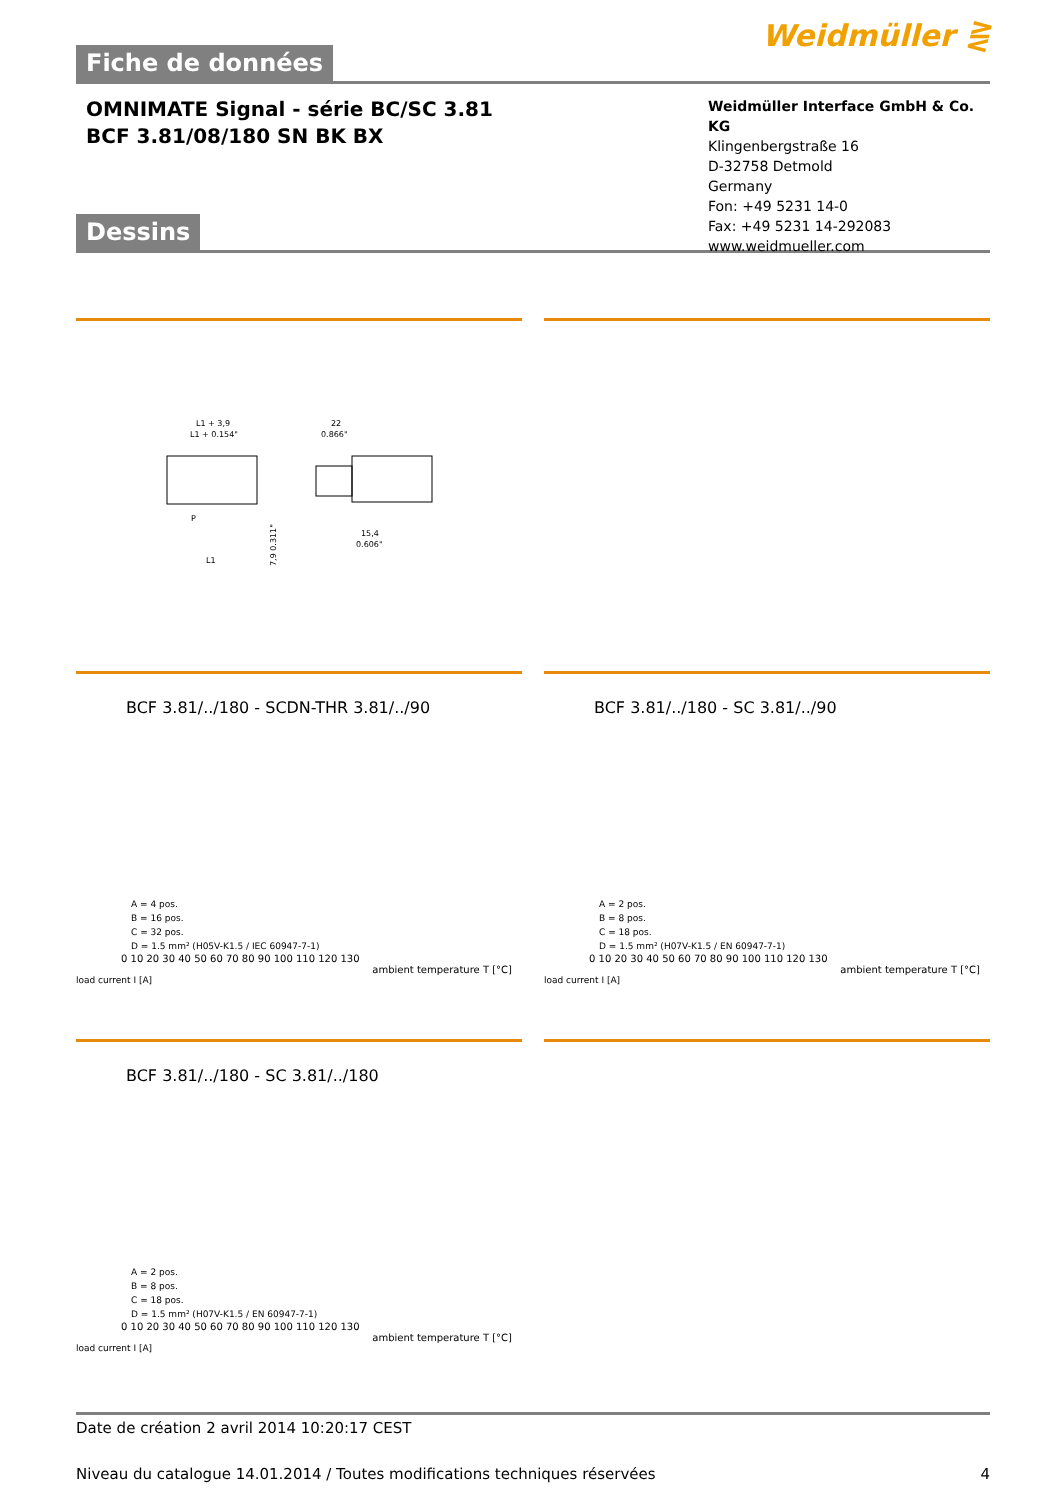Weidmüller ⋛
Fiche de données
OMNIMATE Signal - série BC/SC 3.81
BCF 3.81/08/180 SN BK BX
Weidmüller Interface GmbH & Co. KG
Klingenbergstraße 16
D-32758 Detmold
Germany
Fon: +49 5231 14-0
Fax: +49 5231 14-292083
www.weidmueller.com
Dessins
L1 + 3,9
L1 + 0.154"
P
L1
22
0.866"
15,4
0.606"
7,9 0.311"
BCF 3.81/../180 - SCDN-THR 3.81/../90
A = 4 pos.
B = 16 pos.
C = 32 pos.
D = 1.5 mm² (H05V-K1.5 / IEC 60947-7-1)
0 10 20 30 40 50 60 70 80 90 100 110 120 130
ambient temperature T [°C]
load current I [A]
BCF 3.81/../180 - SC 3.81/../90
A = 2 pos.
B = 8 pos.
C = 18 pos.
D = 1.5 mm² (H07V-K1.5 / EN 60947-7-1)
0 10 20 30 40 50 60 70 80 90 100 110 120 130
ambient temperature T [°C]
load current I [A]
BCF 3.81/../180 - SC 3.81/../180
A = 2 pos.
B = 8 pos.
C = 18 pos.
D = 1.5 mm² (H07V-K1.5 / EN 60947-7-1)
0 10 20 30 40 50 60 70 80 90 100 110 120 130
ambient temperature T [°C]
load current I [A]
Date de création 2 avril 2014 10:20:17 CEST
Niveau du catalogue 14.01.2014 / Toutes modifications techniques réservées 4